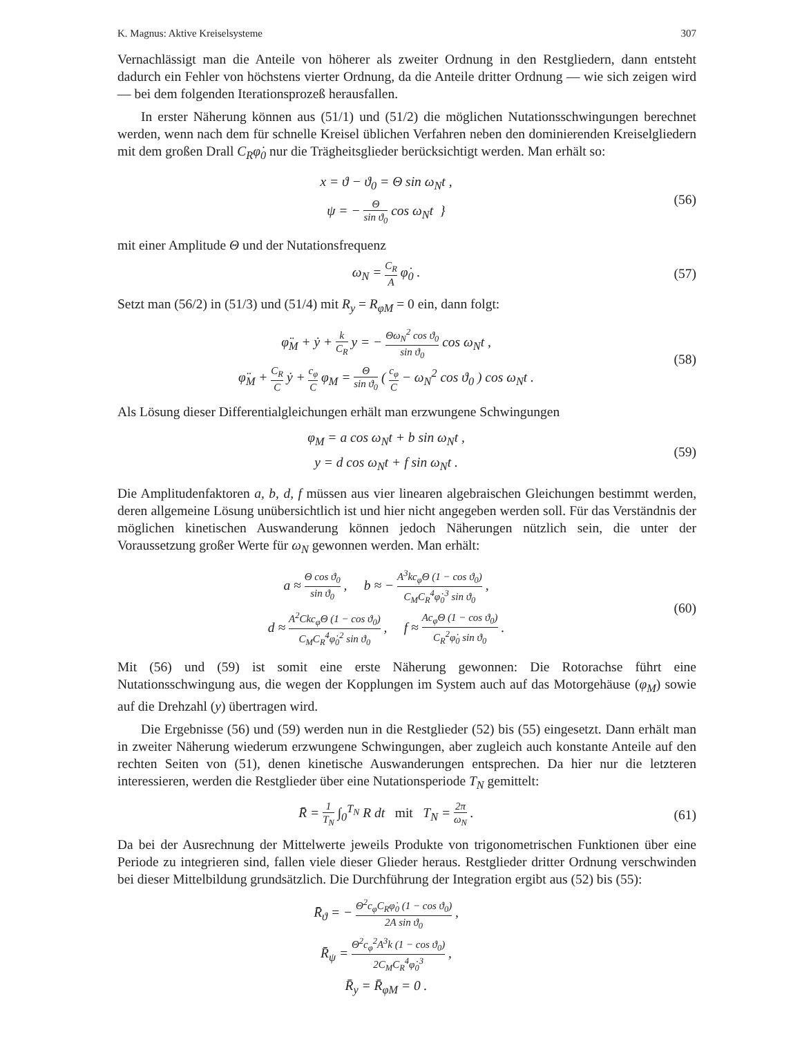K. Magnus: Aktive Kreiselsysteme 307
Vernachlässigt man die Anteile von höherer als zweiter Ordnung in den Restgliedern, dann entsteht dadurch ein Fehler von höchstens vierter Ordnung, da die Anteile dritter Ordnung — wie sich zeigen wird — bei dem folgenden Iterationsprozeß herausfallen.
In erster Näherung können aus (51/1) und (51/2) die möglichen Nutationsschwingungen berechnet werden, wenn nach dem für schnelle Kreisel üblichen Verfahren neben den dominierenden Kreiselgliedern mit dem großen Drall C<sub>R</sub>φ̇<sub>0</sub> nur die Trägheitsglieder berücksichtigt werden. Man erhält so:
x = ϑ − ϑ<sub>0</sub> = Θ sin ω<sub>N</sub>t ,
ψ = − Θ sin ϑ<sub>0</sub> cos ω<sub>N</sub>t }
(56)
mit einer Amplitude Θ und der Nutationsfrequenz
ω<sub>N</sub> = C<sub>R</sub> A φ̇<sub>0</sub> . (57)
Setzt man (56/2) in (51/3) und (51/4) mit R<sub>y</sub> = R<sub>φM</sub> = 0 ein, dann folgt:
φ̈<sub>M</sub> + ẏ + k C<sub>R</sub> y = − Θω<sub>N</sub><sup>2</sup> cos ϑ<sub>0</sub> sin ϑ<sub>0</sub> cos ω<sub>N</sub>t ,
φ̈<sub>M</sub> + C<sub>R</sub> C ẏ + c<sub>φ</sub> C φ<sub>M</sub> = Θ sin ϑ<sub>0</sub> ( c<sub>φ</sub> C − ω<sub>N</sub><sup>2</sup> cos ϑ<sub>0</sub> ) cos ω<sub>N</sub>t .
(58)
Als Lösung dieser Differentialgleichungen erhält man erzwungene Schwingungen
φ<sub>M</sub> = a cos ω<sub>N</sub>t + b sin ω<sub>N</sub>t ,
y = d cos ω<sub>N</sub>t + f sin ω<sub>N</sub>t .
(59)
Die Amplitudenfaktoren a, b, d, f müssen aus vier linearen algebraischen Gleichungen bestimmt werden, deren allgemeine Lösung unübersichtlich ist und hier nicht angegeben werden soll. Für das Verständnis der möglichen kinetischen Auswanderung können jedoch Näherungen nützlich sein, die unter der Voraussetzung großer Werte für ω<sub>N</sub> gewonnen werden. Man erhält:
a ≈ Θ cos ϑ<sub>0</sub> sin ϑ<sub>0</sub> , b ≈ − A<sup>3</sup>kc<sub>φ</sub>Θ (1 − cos ϑ<sub>0</sub>) C<sub>M</sub>C<sub>R</sub><sup>4</sup>φ̇<sub>0</sub><sup>3</sup> sin ϑ<sub>0</sub> ,
d ≈ A<sup>2</sup>Ckc<sub>φ</sub>Θ (1 − cos ϑ<sub>0</sub>) C<sub>M</sub>C<sub>R</sub><sup>4</sup>φ̇<sub>0</sub><sup>2</sup> sin ϑ<sub>0</sub> , f ≈ Ac<sub>φ</sub>Θ (1 − cos ϑ<sub>0</sub>) C<sub>R</sub><sup>2</sup>φ̇<sub>0</sub> sin ϑ<sub>0</sub> .
(60)
Mit (56) und (59) ist somit eine erste Näherung gewonnen: Die Rotorachse führt eine Nutationsschwingung aus, die wegen der Kopplungen im System auch auf das Motorgehäuse (φ<sub>M</sub>) sowie auf die Drehzahl (y) übertragen wird.
Die Ergebnisse (56) und (59) werden nun in die Restglieder (52) bis (55) eingesetzt. Dann erhält man in zweiter Näherung wiederum erzwungene Schwingungen, aber zugleich auch konstante Anteile auf den rechten Seiten von (51), denen kinetische Auswanderungen entsprechen. Da hier nur die letzteren interessieren, werden die Restglieder über eine Nutationsperiode T<sub>N</sub> gemittelt:
R̄ = 1 T<sub>N</sub> ∫<sub>0</sub><sup>T<sub>N</sub></sup> R dt mit T<sub>N</sub> = 2π ω<sub>N</sub> .
(61)
Da bei der Ausrechnung der Mittelwerte jeweils Produkte von trigonometrischen Funktionen über eine Periode zu integrieren sind, fallen viele dieser Glieder heraus. Restglieder dritter Ordnung verschwinden bei dieser Mittelbildung grundsätzlich. Die Durchführung der Integration ergibt aus (52) bis (55):
R̄<sub>ϑ</sub> = − Θ<sup>2</sup>c<sub>φ</sub>C<sub>R</sub>φ̇<sub>0</sub> (1 − cos ϑ<sub>0</sub>) 2A sin ϑ<sub>0</sub> ,
R̄<sub>ψ</sub> = Θ<sup>2</sup>c<sub>φ</sub><sup>2</sup>A<sup>3</sup>k (1 − cos ϑ<sub>0</sub>) 2C<sub>M</sub>C<sub>R</sub><sup>4</sup>φ̇<sub>0</sub><sup>3</sup> ,
R̄<sub>y</sub> = R̄<sub>φM</sub> = 0 .